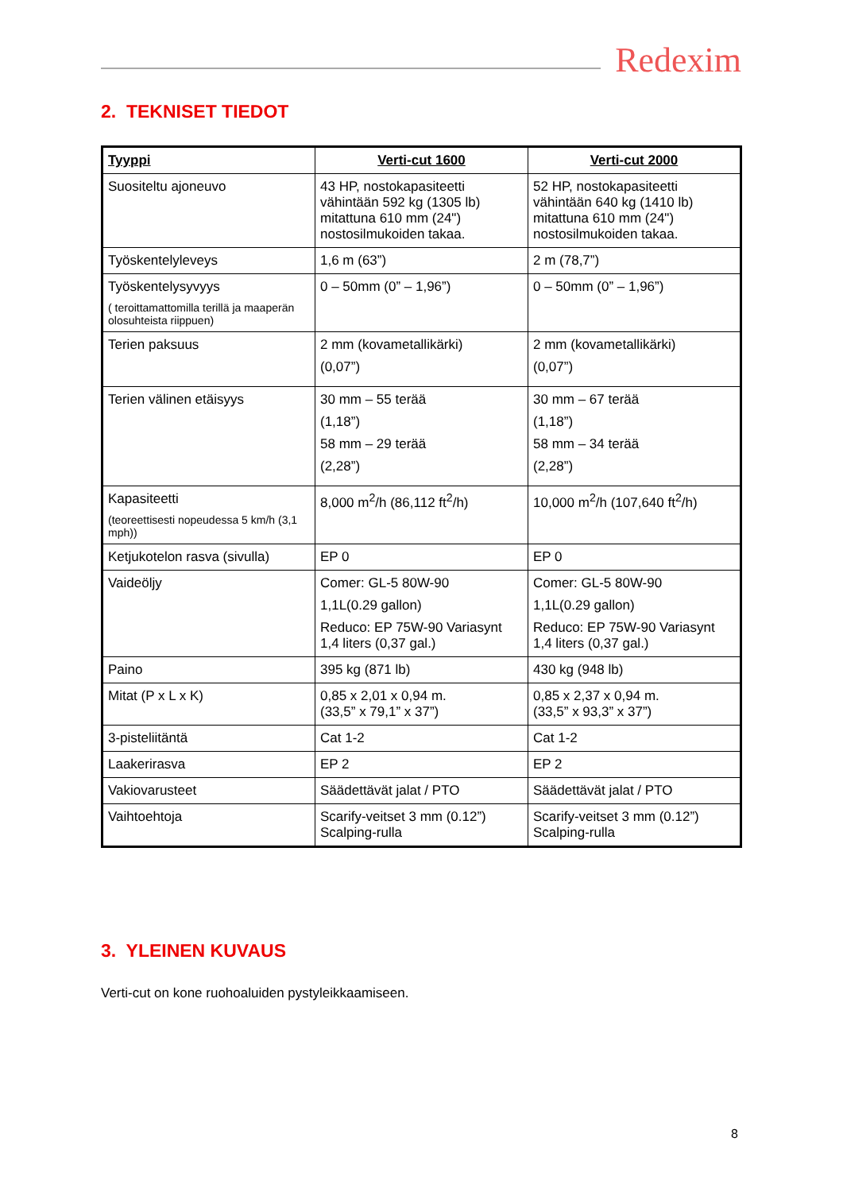Redexim
2. TEKNISET TIEDOT
| Tyyppi | Verti-cut 1600 | Verti-cut 2000 |
| --- | --- | --- |
| Suositeltu ajoneuvo | 43 HP, nostokapasiteetti vähintään 592 kg (1305 lb) mitattuna 610 mm (24") nostosilmukoiden takaa. | 52 HP, nostokapasiteetti vähintään 640 kg (1410 lb) mitattuna 610 mm (24") nostosilmukoiden takaa. |
| Työskentelyleveys | 1,6 m (63”) | 2 m (78,7”) |
| Työskentelysyvyys ( teroittamattomilla terillä ja maaperän olosuhteista riippuen) | 0 – 50mm (0” – 1,96”) | 0 – 50mm (0” – 1,96”) |
| Terien paksuus | 2 mm (kovametallikärki) (0,07”) | 2 mm (kovametallikärki) (0,07”) |
| Terien välinen etäisyys | 30 mm – 55 terää (1,18”) 58 mm – 29 terää (2,28”) | 30 mm – 67 terää (1,18”) 58 mm – 34 terää (2,28”) |
| Kapasiteetti (teoreettisesti nopeudessa 5 km/h (3,1 mph)) | 8,000 m<sup>2</sup>/h (86,112 ft<sup>2</sup>/h) | 10,000 m<sup>2</sup>/h (107,640 ft<sup>2</sup>/h) |
| Ketjukotelon rasva (sivulla) | EP 0 | EP 0 |
| Vaideöljy | Comer: GL-5 80W-90 1,1L(0.29 gallon) Reduco: EP 75W-90 Variasynt 1,4 liters (0,37 gal.) | Comer: GL-5 80W-90 1,1L(0.29 gallon) Reduco: EP 75W-90 Variasynt 1,4 liters (0,37 gal.) |
| Paino | 395 kg (871 lb) | 430 kg (948 lb) |
| Mitat (P x L x K) | 0,85 x 2,01 x 0,94 m. (33,5” x 79,1” x 37”) | 0,85 x 2,37 x 0,94 m. (33,5” x 93,3” x 37”) |
| 3-pisteliitäntä | Cat 1-2 | Cat 1-2 |
| Laakerirasva | EP 2 | EP 2 |
| Vakiovarusteet | Säädettävät jalat / PTO | Säädettävät jalat / PTO |
| Vaihtoehtoja | Scarify-veitset 3 mm (0.12”) Scalping-rulla | Scarify-veitset 3 mm (0.12”) Scalping-rulla |
3. YLEINEN KUVAUS
Verti-cut on kone ruohoaluiden pystyleikkaamiseen.
8